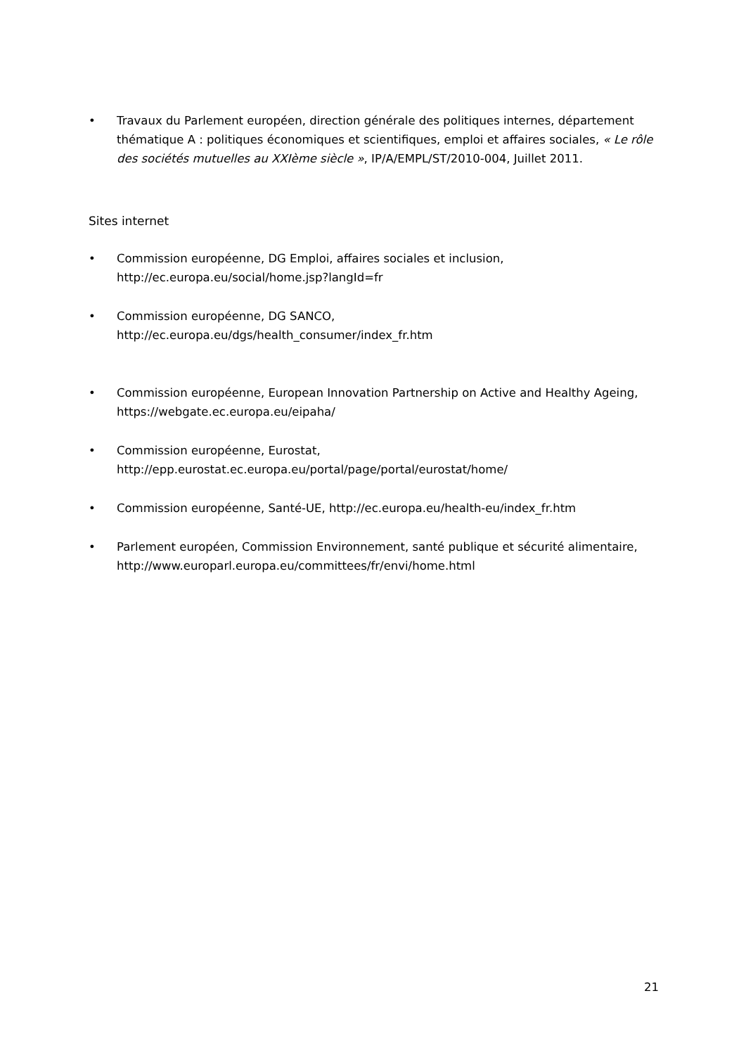• Travaux du Parlement européen, direction générale des politiques internes, département thématique A : politiques économiques et scientifiques, emploi et affaires sociales, « Le rôle des sociétés mutuelles au XXIème siècle », IP/A/EMPL/ST/2010-004, Juillet 2011.
Sites internet
• Commission européenne, DG Emploi, affaires sociales et inclusion, http://ec.europa.eu/social/home.jsp?langId=fr
• Commission européenne, DG SANCO,
http://ec.europa.eu/dgs/health_consumer/index_fr.htm
• Commission européenne, European Innovation Partnership on Active and Healthy Ageing, https://webgate.ec.europa.eu/eipaha/
• Commission européenne, Eurostat,
http://epp.eurostat.ec.europa.eu/portal/page/portal/eurostat/home/
• Commission européenne, Santé-UE, http://ec.europa.eu/health-eu/index_fr.htm
• Parlement européen, Commission Environnement, santé publique et sécurité alimentaire, http://www.europarl.europa.eu/committees/fr/envi/home.html
21